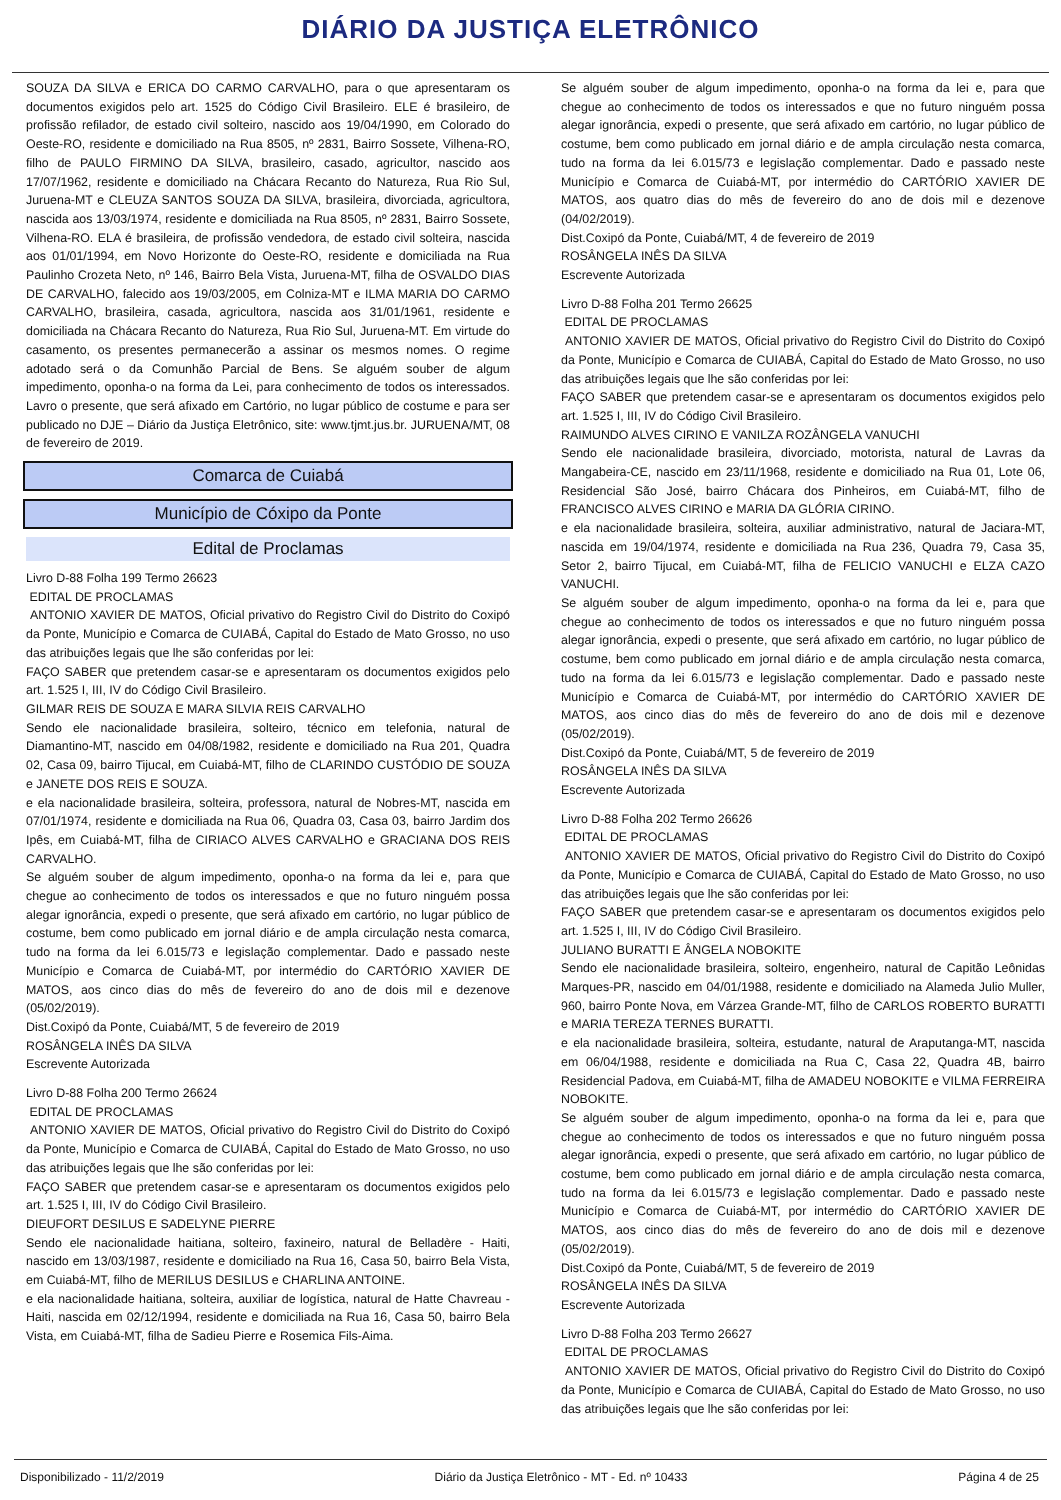DIÁRIO DA JUSTIÇA ELETRÔNICO
SOUZA DA SILVA e ERICA DO CARMO CARVALHO, para o que apresentaram os documentos exigidos pelo art. 1525 do Código Civil Brasileiro. ELE é brasileiro, de profissão refilador, de estado civil solteiro, nascido aos 19/04/1990, em Colorado do Oeste-RO, residente e domiciliado na Rua 8505, nº 2831, Bairro Sossete, Vilhena-RO, filho de PAULO FIRMINO DA SILVA, brasileiro, casado, agricultor, nascido aos 17/07/1962, residente e domiciliado na Chácara Recanto do Natureza, Rua Rio Sul, Juruena-MT e CLEUZA SANTOS SOUZA DA SILVA, brasileira, divorciada, agricultora, nascida aos 13/03/1974, residente e domiciliada na Rua 8505, nº 2831, Bairro Sossete, Vilhena-RO. ELA é brasileira, de profissão vendedora, de estado civil solteira, nascida aos 01/01/1994, em Novo Horizonte do Oeste-RO, residente e domiciliada na Rua Paulinho Crozeta Neto, nº 146, Bairro Bela Vista, Juruena-MT, filha de OSVALDO DIAS DE CARVALHO, falecido aos 19/03/2005, em Colniza-MT e ILMA MARIA DO CARMO CARVALHO, brasileira, casada, agricultora, nascida aos 31/01/1961, residente e domiciliada na Chácara Recanto do Natureza, Rua Rio Sul, Juruena-MT. Em virtude do casamento, os presentes permanecerão a assinar os mesmos nomes. O regime adotado será o da Comunhão Parcial de Bens. Se alguém souber de algum impedimento, oponha-o na forma da Lei, para conhecimento de todos os interessados. Lavro o presente, que será afixado em Cartório, no lugar público de costume e para ser publicado no DJE – Diário da Justiça Eletrônico, site: www.tjmt.jus.br. JURUENA/MT, 08 de fevereiro de 2019.
Comarca de Cuiabá
Município de Cóxipo da Ponte
Edital de Proclamas
Livro D-88 Folha 199 Termo 26623
EDITAL DE PROCLAMAS
ANTONIO XAVIER DE MATOS, Oficial privativo do Registro Civil do Distrito do Coxipó da Ponte, Município e Comarca de CUIABÁ, Capital do Estado de Mato Grosso, no uso das atribuições legais que lhe são conferidas por lei:
FAÇO SABER que pretendem casar-se e apresentaram os documentos exigidos pelo art. 1.525 I, III, IV do Código Civil Brasileiro.
GILMAR REIS DE SOUZA E MARA SILVIA REIS CARVALHO
Sendo ele nacionalidade brasileira, solteiro, técnico em telefonia, natural de Diamantino-MT, nascido em 04/08/1982, residente e domiciliado na Rua 201, Quadra 02, Casa 09, bairro Tijucal, em Cuiabá-MT, filho de CLARINDO CUSTÓDIO DE SOUZA e JANETE DOS REIS E SOUZA.
e ela nacionalidade brasileira, solteira, professora, natural de Nobres-MT, nascida em 07/01/1974, residente e domiciliada na Rua 06, Quadra 03, Casa 03, bairro Jardim dos Ipês, em Cuiabá-MT, filha de CIRIACO ALVES CARVALHO e GRACIANA DOS REIS CARVALHO.
Se alguém souber de algum impedimento, oponha-o na forma da lei e, para que chegue ao conhecimento de todos os interessados e que no futuro ninguém possa alegar ignorância, expedi o presente, que será afixado em cartório, no lugar público de costume, bem como publicado em jornal diário e de ampla circulação nesta comarca, tudo na forma da lei 6.015/73 e legislação complementar. Dado e passado neste Município e Comarca de Cuiabá-MT, por intermédio do CARTÓRIO XAVIER DE MATOS, aos cinco dias do mês de fevereiro do ano de dois mil e dezenove (05/02/2019).
Dist.Coxipó da Ponte, Cuiabá/MT, 5 de fevereiro de 2019
ROSÂNGELA INÊS DA SILVA
Escrevente Autorizada
Livro D-88 Folha 200 Termo 26624
EDITAL DE PROCLAMAS
ANTONIO XAVIER DE MATOS, Oficial privativo do Registro Civil do Distrito do Coxipó da Ponte, Município e Comarca de CUIABÁ, Capital do Estado de Mato Grosso, no uso das atribuições legais que lhe são conferidas por lei:
FAÇO SABER que pretendem casar-se e apresentaram os documentos exigidos pelo art. 1.525 I, III, IV do Código Civil Brasileiro.
DIEUFORT DESILUS E SADELYNE PIERRE
Sendo ele nacionalidade haitiana, solteiro, faxineiro, natural de Belladère - Haiti, nascido em 13/03/1987, residente e domiciliado na Rua 16, Casa 50, bairro Bela Vista, em Cuiabá-MT, filho de MERILUS DESILUS e CHARLINA ANTOINE.
e ela nacionalidade haitiana, solteira, auxiliar de logística, natural de Hatte Chavreau - Haiti, nascida em 02/12/1994, residente e domiciliada na Rua 16, Casa 50, bairro Bela Vista, em Cuiabá-MT, filha de Sadieu Pierre e Rosemica Fils-Aima.
Se alguém souber de algum impedimento, oponha-o na forma da lei e, para que chegue ao conhecimento de todos os interessados e que no futuro ninguém possa alegar ignorância, expedi o presente, que será afixado em cartório, no lugar público de costume, bem como publicado em jornal diário e de ampla circulação nesta comarca, tudo na forma da lei 6.015/73 e legislação complementar. Dado e passado neste Município e Comarca de Cuiabá-MT, por intermédio do CARTÓRIO XAVIER DE MATOS, aos quatro dias do mês de fevereiro do ano de dois mil e dezenove (04/02/2019).
Dist.Coxipó da Ponte, Cuiabá/MT, 4 de fevereiro de 2019
ROSÂNGELA INÊS DA SILVA
Escrevente Autorizada
Livro D-88 Folha 201 Termo 26625
EDITAL DE PROCLAMAS
ANTONIO XAVIER DE MATOS, Oficial privativo do Registro Civil do Distrito do Coxipó da Ponte, Município e Comarca de CUIABÁ, Capital do Estado de Mato Grosso, no uso das atribuições legais que lhe são conferidas por lei:
FAÇO SABER que pretendem casar-se e apresentaram os documentos exigidos pelo art. 1.525 I, III, IV do Código Civil Brasileiro.
RAIMUNDO ALVES CIRINO E VANILZA ROZÂNGELA VANUCHI
Sendo ele nacionalidade brasileira, divorciado, motorista, natural de Lavras da Mangabeira-CE, nascido em 23/11/1968, residente e domiciliado na Rua 01, Lote 06, Residencial São José, bairro Chácara dos Pinheiros, em Cuiabá-MT, filho de FRANCISCO ALVES CIRINO e MARIA DA GLÓRIA CIRINO.
e ela nacionalidade brasileira, solteira, auxiliar administrativo, natural de Jaciara-MT, nascida em 19/04/1974, residente e domiciliada na Rua 236, Quadra 79, Casa 35, Setor 2, bairro Tijucal, em Cuiabá-MT, filha de FELICIO VANUCHI e ELZA CAZO VANUCHI.
Se alguém souber de algum impedimento, oponha-o na forma da lei e, para que chegue ao conhecimento de todos os interessados e que no futuro ninguém possa alegar ignorância, expedi o presente, que será afixado em cartório, no lugar público de costume, bem como publicado em jornal diário e de ampla circulação nesta comarca, tudo na forma da lei 6.015/73 e legislação complementar. Dado e passado neste Município e Comarca de Cuiabá-MT, por intermédio do CARTÓRIO XAVIER DE MATOS, aos cinco dias do mês de fevereiro do ano de dois mil e dezenove (05/02/2019).
Dist.Coxipó da Ponte, Cuiabá/MT, 5 de fevereiro de 2019
ROSÂNGELA INÊS DA SILVA
Escrevente Autorizada
Livro D-88 Folha 202 Termo 26626
EDITAL DE PROCLAMAS
ANTONIO XAVIER DE MATOS, Oficial privativo do Registro Civil do Distrito do Coxipó da Ponte, Município e Comarca de CUIABÁ, Capital do Estado de Mato Grosso, no uso das atribuições legais que lhe são conferidas por lei:
FAÇO SABER que pretendem casar-se e apresentaram os documentos exigidos pelo art. 1.525 I, III, IV do Código Civil Brasileiro.
JULIANO BURATTI E ÂNGELA NOBOKITE
Sendo ele nacionalidade brasileira, solteiro, engenheiro, natural de Capitão Leônidas Marques-PR, nascido em 04/01/1988, residente e domiciliado na Alameda Julio Muller, 960, bairro Ponte Nova, em Várzea Grande-MT, filho de CARLOS ROBERTO BURATTI e MARIA TEREZA TERNES BURATTI.
e ela nacionalidade brasileira, solteira, estudante, natural de Araputanga-MT, nascida em 06/04/1988, residente e domiciliada na Rua C, Casa 22, Quadra 4B, bairro Residencial Padova, em Cuiabá-MT, filha de AMADEU NOBOKITE e VILMA FERREIRA NOBOKITE.
Se alguém souber de algum impedimento, oponha-o na forma da lei e, para que chegue ao conhecimento de todos os interessados e que no futuro ninguém possa alegar ignorância, expedi o presente, que será afixado em cartório, no lugar público de costume, bem como publicado em jornal diário e de ampla circulação nesta comarca, tudo na forma da lei 6.015/73 e legislação complementar. Dado e passado neste Município e Comarca de Cuiabá-MT, por intermédio do CARTÓRIO XAVIER DE MATOS, aos cinco dias do mês de fevereiro do ano de dois mil e dezenove (05/02/2019).
Dist.Coxipó da Ponte, Cuiabá/MT, 5 de fevereiro de 2019
ROSÂNGELA INÊS DA SILVA
Escrevente Autorizada
Livro D-88 Folha 203 Termo 26627
EDITAL DE PROCLAMAS
ANTONIO XAVIER DE MATOS, Oficial privativo do Registro Civil do Distrito do Coxipó da Ponte, Município e Comarca de CUIABÁ, Capital do Estado de Mato Grosso, no uso das atribuições legais que lhe são conferidas por lei:
Disponibilizado - 11/2/2019 Diário da Justiça Eletrônico - MT - Ed. nº 10433 Página 4 de 25